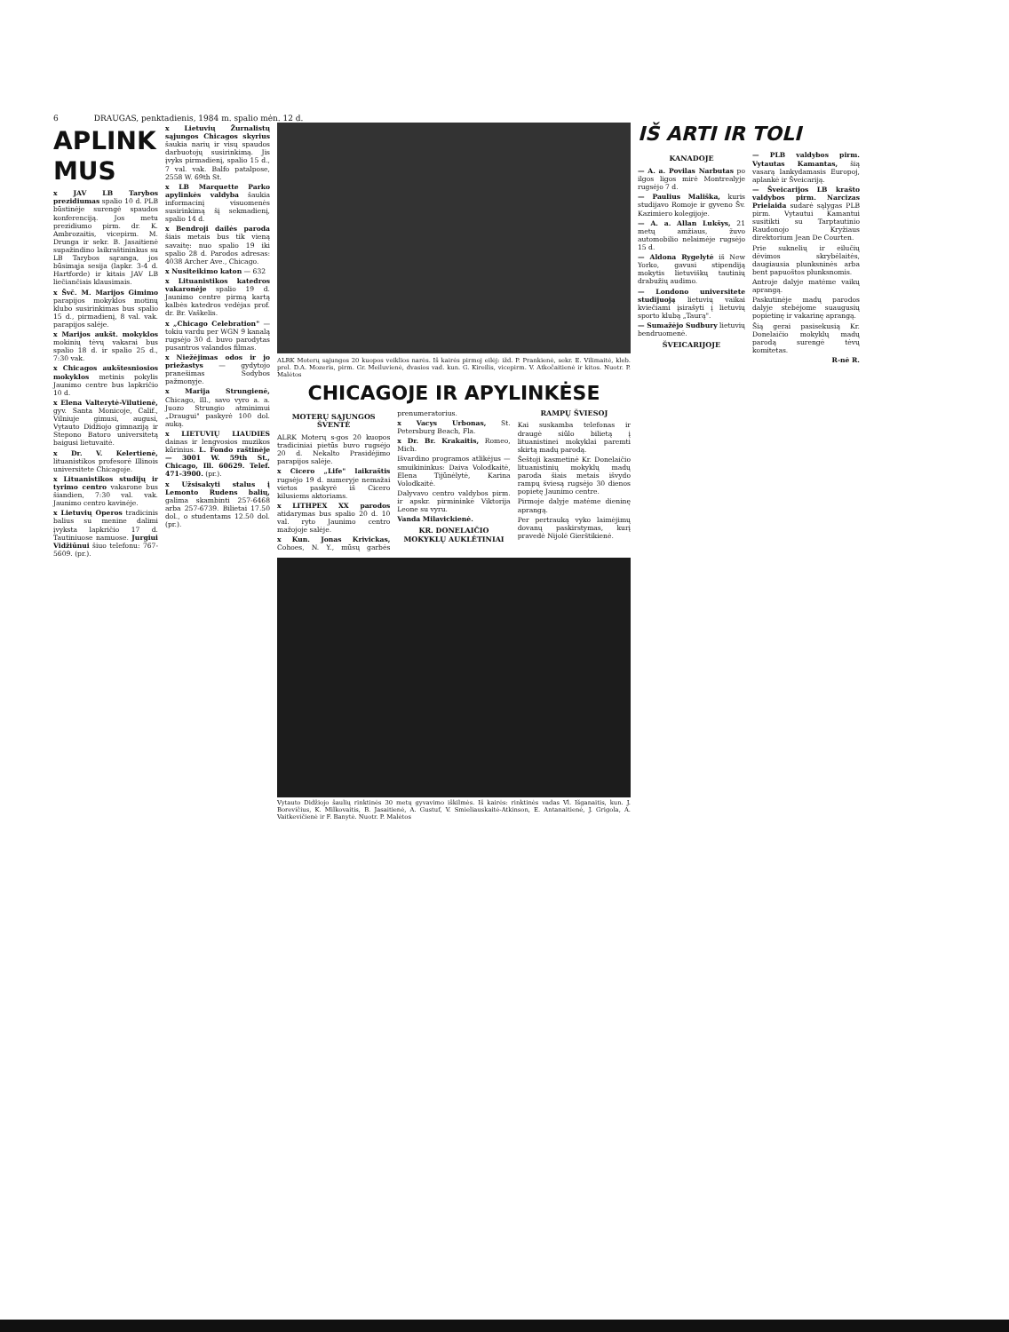6 DRAUGAS, penktadienis, 1984 m. spalio mėn. 12 d.
APLINK MUS
x JAV LB Tarybos prezidiumas spalio 10 d. PLB būstinėje surengė spaudos konferenciją. Jos metu prezidiumo pirm. dr. K. Ambrozaitis, vicepirm. M. Drunga ir sekr. B. Jasaitienė supažindino laikraštininkus su LB Tarybos sąranga, jos būsimąja sesija (lapkr. 3-4 d. Hartforde) ir kitais JAV LB liečiančiais klausimais.
x Švč. M. Marijos Gimimo parapijos mokyklos motinų klubo susirinkimas bus spalio 15 d., pirmadienį, 8 val. vak. parapijos salėje.
x Marijos aukšt. mokyklos mokinių tėvų vakarai bus spalio 18 d. ir spalio 25 d., 7:30 vak.
x Chicagos aukštesniosios mokyklos metinis pokylis Jaunimo centre bus lapkričio 10 d.
x Elena Valterytė-Vilutienė, gyv. Santa Monicoje, Calif., Vilniuje gimusi, augusi, Vytauto Didžiojo gimnaziją ir Stepono Batoro universitetą baigusi lietuvaitė.
x Dr. V. Kelertienė, lituanistikos profesorė Illinois universitete Chicagoje.
x Lituanistikos studijų ir tyrimo centro vakarone bus šiandien, 7:30 val. vak. Jaunimo centro kavinėje.
x Lietuvių Operos tradicinis balius su menine dalimi įvyksta lapkričio 17 d. Tautiniuose namuose. Jurgiui Vidžiūnui šiuo telefonu: 767-5609. (pr.).
x Lietuvių Žurnalistų sąjungos Chicagos skyrius šaukia narių ir visų spaudos darbuotojų susirinkimą. Jis įvyks pirmadienį, spalio 15 d., 7 val. vak. Balfo patalpose, 2558 W. 69th St.
x LB Marquette Parko apylinkės valdyba šaukia informacinį visuomenės susirinkimą šį sekmadienį, spalio 14 d.
x Bendroji dailės paroda šiais metais bus tik vieną savaitę: nuo spalio 19 iki spalio 28 d. Parodos adresas: 4038 Archer Ave., Chicago.
x Nusiteikimo katon — 632
x Lituanistikos katedros vakaronėje spalio 19 d. Jaunimo centre pirmą kartą kalbės katedros vedėjas prof. dr. Br. Vaškelis.
x „Chicago Celebration" — tokiu vardu per WGN 9 kanalą rugsėjo 30 d. buvo parodytas pusantros valandos filmas.
x Niežėjimas odos ir jo priežastys — gydytojo pranešimas Sodybos pažmonyje.
x Marija Strungienė, Chicago, Ill., savo vyro a. a. Juozo Strungio atminimui „Draugui" paskyrė 100 dol. auką.
x LIETUVIŲ LIAUDIES dainas ir lengvosios muzikos kūrinius. L. Fondo raštinėje — 3001 W. 59th St., Chicago, Ill. 60629. Telef. 471-3900. (pr.).
x Užsisakyti stalus į Lemonto Rudens balių, galima skambinti 257-6468 arba 257-6739. Bilietai 17.50 dol., o studentams 12.50 dol. (pr.).
ALRK Moterų sąjungos 20 kuopos veiklios narės. Iš kairės pirmoj eilėj: ižd. P. Prankienė, sekr. E. Vilimaitė, kleb. prel. D.A. Mozeris, pirm. Gr. Meiluvienė, dvasios vad. kun. G. Kireilis, vicepirm. V. Atkočaitienė ir kitos. Nuotr. P. Malėtos
CHICAGOJE IR APYLINKĖSE
MOTERŲ SĄJUNGOS ŠVENTĖ
ALRK Moterų s-gos 20 kuopos tradiciniai pietūs buvo rugsėjo 20 d. Nekalto Prasidėjimo parapijos salėje.
x Cicero „Life" laikraštis rugsėjo 19 d. numeryje nemažai vietos paskyrė iš Cicero kilusiems aktoriams.
x LITHPEX XX parodos atidarymas bus spalio 20 d. 10 val. ryto Jaunimo centro mažojoje salėje.
x Kun. Jonas Krivickas, Cohoes, N. Y., mūsų garbės prenumeratorius.
x Vacys Urbonas, St. Petersburg Beach, Fla.
x Dr. Br. Krakaitis, Romeo, Mich.
Išvardino programos atlikėjus — smuikininkus: Daiva Volodkaitė, Elena Tijūnėlytė, Karina Volodkaitė.
Dalyvavo centro valdybos pirm. ir apskr. pirmininkė Viktorija Leone su vyru.
Vanda Milavickienė.
KR. DONELAIČIO MOKYKLŲ AUKLĖTINIAI RAMPŲ ŠVIESOJ
Kai suskamba telefonas ir draugė siūlo bilietą į lituanistinei mokyklai paremti skirtą madų parodą.
Šeštoji kasmetinė Kr. Donelaičio lituanistinių mokyklų madų paroda šiais metais išvydo rampų šviesą rugsėjo 30 dienos popietę Jaunimo centre.
Pirmoje dalyje matėme dieninę aprangą.
Per pertrauką vyko laimėjimų dovanų paskirstymas, kurį pravedė Nijolė Gierštikienė.
Vytauto Didžiojo šaulių rinktinės 30 metų gyvavimo iškilmės. Iš kairės: rinktinės vadas Vl. Išganaitis, kun. J. Borevičius, K. Milkovaitis, B. Jasaitienė, A. Gustuf, V. Smieliauskaitė-Atkinson, E. Antanaitienė, J. Grigola, A. Vaitkevičienė ir F. Banytė. Nuotr. P. Malėtos
IŠ ARTI IR TOLI
KANADOJE
— A. a. Povilas Narbutas po ilgos ligos mirė Montrealyje rugsėjo 7 d.
— Paulius Mališka, kuris studijavo Romoje ir gyveno Šv. Kazimiero kolegijoje.
— A. a. Allan Lukšys, 21 metų amžiaus, žuvo automobilio nelaimėje rugsėjo 15 d.
— Aldona Rygelytė iš New Yorko, gavusi stipendiją mokytis lietuviškų tautinių drabužių audimo.
— Londono universitete studijuoją lietuvių vaikai kviečiami įsirašyti į lietuvių sporto klubą „Taurą".
— Sumažėjo Sudbury lietuvių bendruomenė.
ŠVEICARIJOJE
— PLB valdybos pirm. Vytautas Kamantas, šią vasarą lankydamasis Europoj, aplankė ir Šveicariją.
— Šveicarijos LB krašto valdybos pirm. Narcizas Prielaida sudarė sąlygas PLB pirm. Vytautui Kamantui susitikti su Tarptautinio Raudonojo Kryžiaus direktorium Jean De Courten.
Prie suknelių ir eilučių dėvimos skrybėlaitės, daugiausia plunksninės arba bent papuoštos plunksnomis.
Antroje dalyje matėme vaikų aprangą.
Paskutinėje madų parodos dalyje stebėjome suaugusių popietinę ir vakarinę aprangą.
Šią gerai pasisekusią Kr. Donelaičio mokyklų madų parodą surengė tėvų komitetas.
R-nė R.